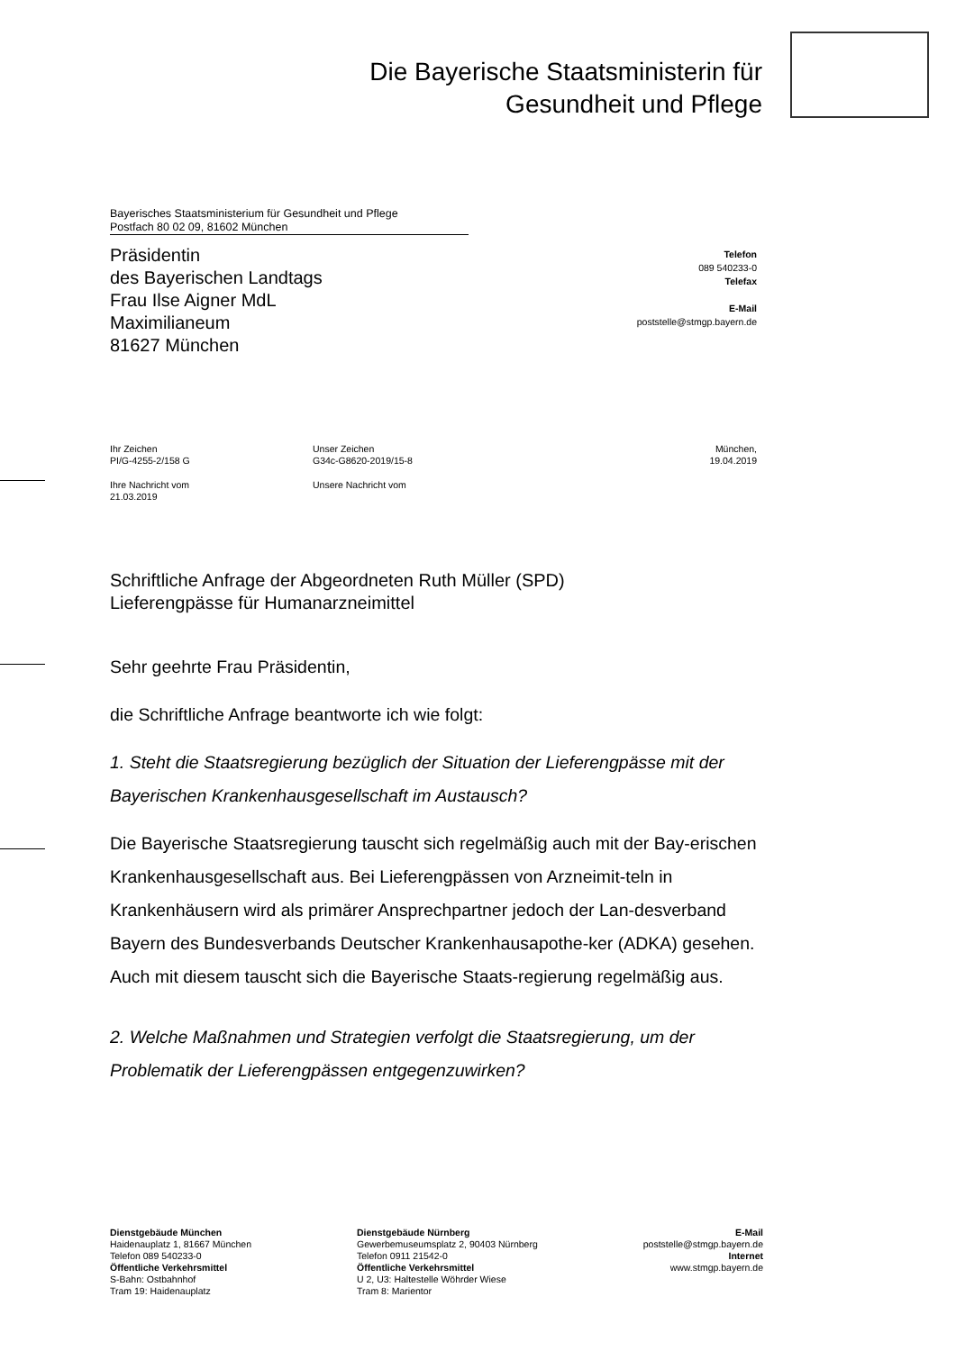Die Bayerische Staatsministerin für
Gesundheit und Pflege
Bayerisches Staatsministerium für Gesundheit und Pflege
Postfach 80 02 09, 81602 München
Präsidentin
des Bayerischen Landtags
Frau Ilse Aigner MdL
Maximilianeum
81627 München
Telefon
089 540233-0
Telefax
E-Mail
poststelle@stmgp.bayern.de
Ihr Zeichen
PI/G-4255-2/158 G
Unser Zeichen
G34c-G8620-2019/15-8
München,
19.04.2019
Ihre Nachricht vom
21.03.2019
Unsere Nachricht vom
Schriftliche Anfrage der Abgeordneten Ruth Müller (SPD)
Lieferengpässe für Humanarzneimittel
Sehr geehrte Frau Präsidentin,
die Schriftliche Anfrage beantworte ich wie folgt:
1. Steht die Staatsregierung bezüglich der Situation der Lieferengpässe mit der Bayerischen Krankenhausgesellschaft im Austausch?
Die Bayerische Staatsregierung tauscht sich regelmäßig auch mit der Bay-erischen Krankenhausgesellschaft aus. Bei Lieferengpässen von Arzneimit-teln in Krankenhäusern wird als primärer Ansprechpartner jedoch der Lan-desverband Bayern des Bundesverbands Deutscher Krankenhausapothe-ker (ADKA) gesehen. Auch mit diesem tauscht sich die Bayerische Staats-regierung regelmäßig aus.
2. Welche Maßnahmen und Strategien verfolgt die Staatsregierung, um der Problematik der Lieferengpässen entgegenzuwirken?
Dienstgebäude München
Haidenauplatz 1, 81667 München
Telefon 089 540233-0
Öffentliche Verkehrsmittel
S-Bahn: Ostbahnhof
Tram 19: Haidenauplatz
Dienstgebäude Nürnberg
Gewerbemuseumsplatz 2, 90403 Nürnberg
Telefon 0911 21542-0
Öffentliche Verkehrsmittel
U 2, U3: Haltestelle Wöhrder Wiese
Tram 8: Marientor
E-Mail
poststelle@stmgp.bayern.de
Internet
www.stmgp.bayern.de